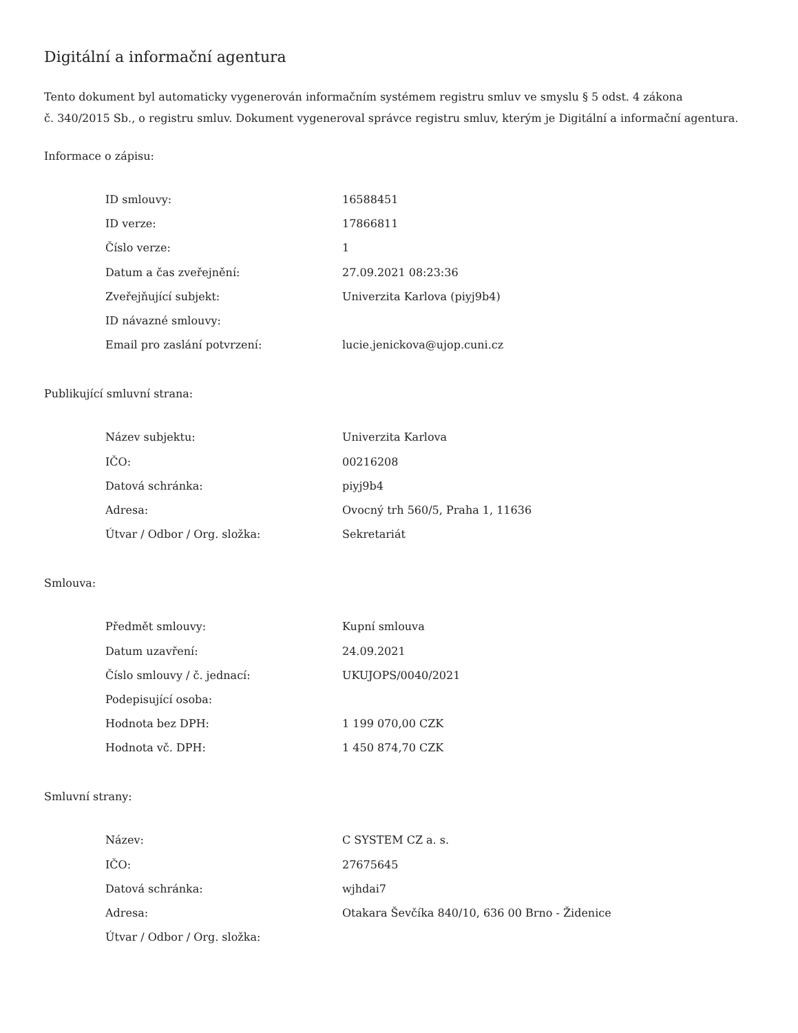Digitální a informační agentura
Tento dokument byl automaticky vygenerován informačním systémem registru smluv ve smyslu § 5 odst. 4 zákona
č. 340/2015 Sb., o registru smluv. Dokument vygeneroval správce registru smluv, kterým je Digitální a informační agentura.
Informace o zápisu:
| ID smlouvy: | 16588451 |
| ID verze: | 17866811 |
| Číslo verze: | 1 |
| Datum a čas zveřejnění: | 27.09.2021 08:23:36 |
| Zveřejňující subjekt: | Univerzita Karlova (piyj9b4) |
| ID návazné smlouvy: | |
| Email pro zaslání potvrzení: | lucie.jenickova@ujop.cuni.cz |
Publikující smluvní strana:
| Název subjektu: | Univerzita Karlova |
| IČO: | 00216208 |
| Datová schránka: | piyj9b4 |
| Adresa: | Ovocný trh 560/5, Praha 1, 11636 |
| Útvar / Odbor / Org. složka: | Sekretariát |
Smlouva:
| Předmět smlouvy: | Kupní smlouva |
| Datum uzavření: | 24.09.2021 |
| Číslo smlouvy / č. jednací: | UKUJOPS/0040/2021 |
| Podepisující osoba: | |
| Hodnota bez DPH: | 1 199 070,00 CZK |
| Hodnota vč. DPH: | 1 450 874,70 CZK |
Smluvní strany:
| Název: | C SYSTEM CZ a. s. |
| IČO: | 27675645 |
| Datová schránka: | wjhdai7 |
| Adresa: | Otakara Ševčíka 840/10, 636 00 Brno - Židenice |
| Útvar / Odbor / Org. složka: | |